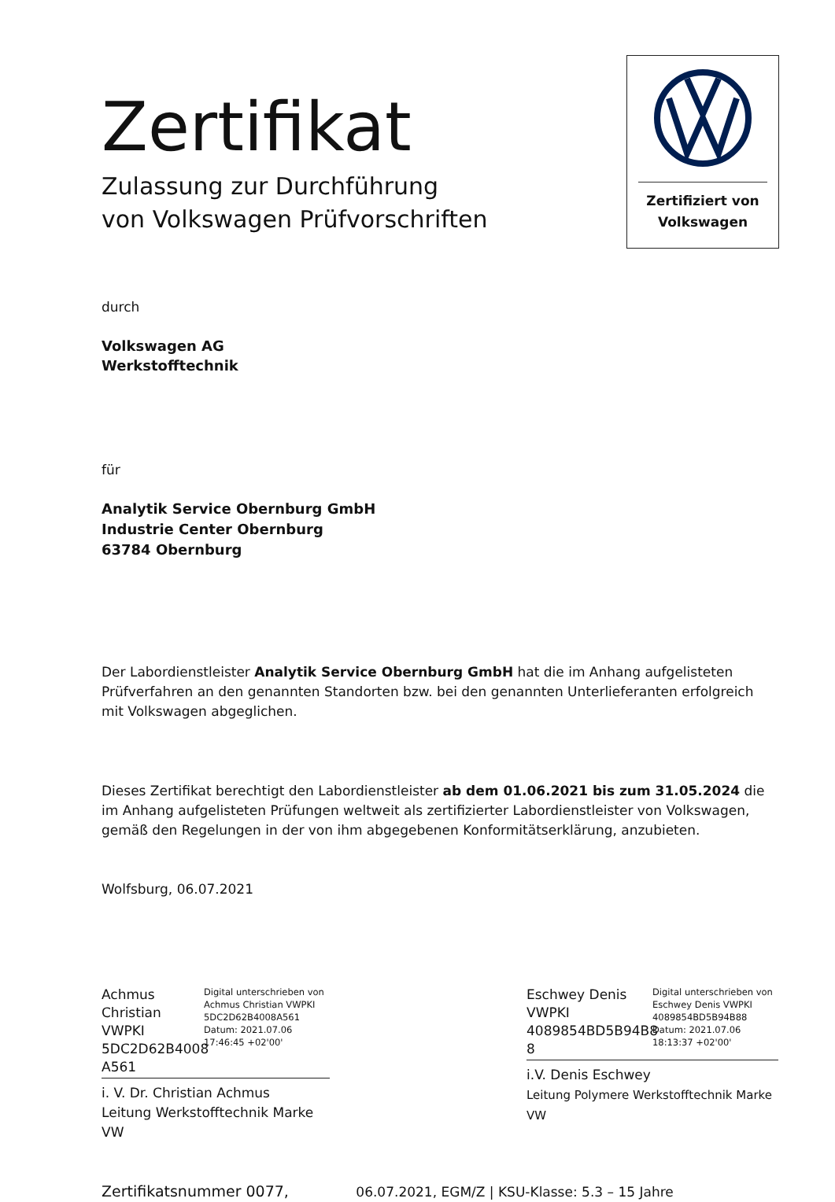Zertifiziert von
Volkswagen
Zertifikat
Zulassung zur Durchführung
von Volkswagen Prüfvorschriften
durch
Volkswagen AG
Werkstofftechnik
für
Analytik Service Obernburg GmbH
Industrie Center Obernburg
63784 Obernburg
Der Labordienstleister Analytik Service Obernburg GmbH hat die im Anhang aufgelisteten Prüfverfahren an den genannten Standorten bzw. bei den genannten Unterlieferanten erfolgreich mit Volkswagen abgeglichen.
Dieses Zertifikat berechtigt den Labordienstleister ab dem 01.06.2021 bis zum 31.05.2024 die im Anhang aufgelisteten Prüfungen weltweit als zertifizierter Labordienstleister von Volkswagen, gemäß den Regelungen in der von ihm abgegebenen Konformitätserklärung, anzubieten.
Wolfsburg, 06.07.2021
Achmus Christian VWPKI 5DC2D62B4008 A561
Digital unterschrieben von Achmus Christian VWPKI 5DC2D62B4008A561 Datum: 2021.07.06 17:46:45 +02'00'
i. V. Dr. Christian Achmus
Leitung Werkstofftechnik Marke VW
Eschwey Denis VWPKI 4089854BD5B94B8 8
Digital unterschrieben von Eschwey Denis VWPKI 4089854BD5B94B88 Datum: 2021.07.06 18:13:37 +02'00'
i.V. Denis Eschwey
Leitung Polymere Werkstofftechnik Marke VW
Zertifikatsnummer 0077, 06.07.2021, EGM/Z | KSU-Klasse: 5.3 – 15 Jahre